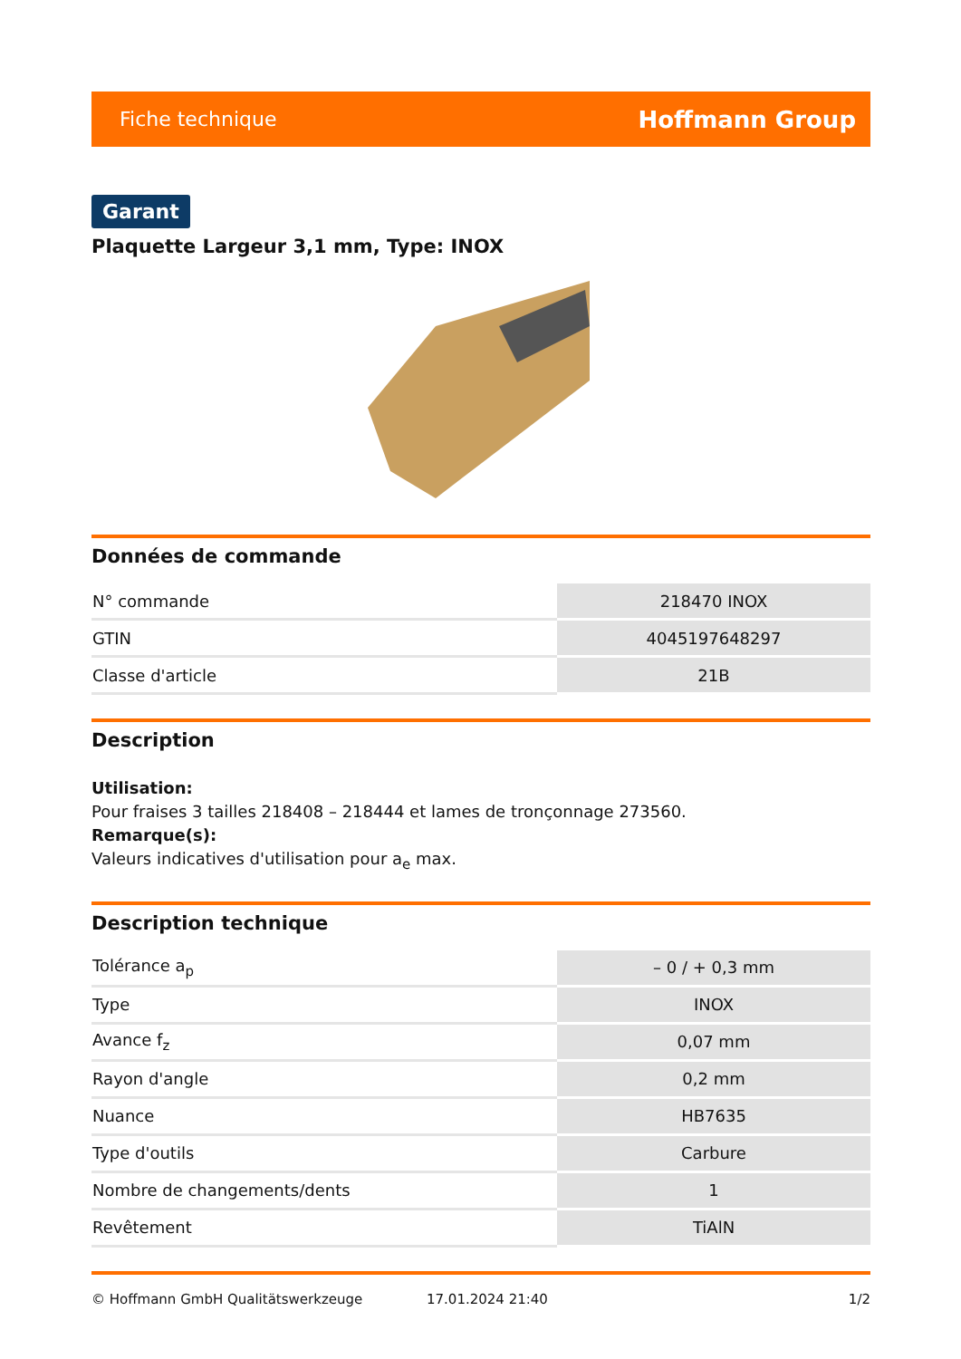Fiche technique Hoffmann Group
Garant
Plaquette Largeur 3,1 mm, Type: INOX
Données de commande
| N° commande | 218470 INOX |
| GTIN | 4045197648297 |
| Classe d'article | 21B |
Description
Utilisation:
Pour fraises 3 tailles 218408 – 218444 et lames de tronçonnage 273560.
Remarque(s):
Valeurs indicatives d'utilisation pour a<sub>e</sub> max.
Description technique
| Tolérance a<sub>p</sub> | – 0 / + 0,3 mm |
| Type | INOX |
| Avance f<sub>z</sub> | 0,07 mm |
| Rayon d'angle | 0,2 mm |
| Nuance | HB7635 |
| Type d'outils | Carbure |
| Nombre de changements/dents | 1 |
| Revêtement | TiAlN |
© Hoffmann GmbH Qualitätswerkzeuge 17.01.2024 21:40 1/2